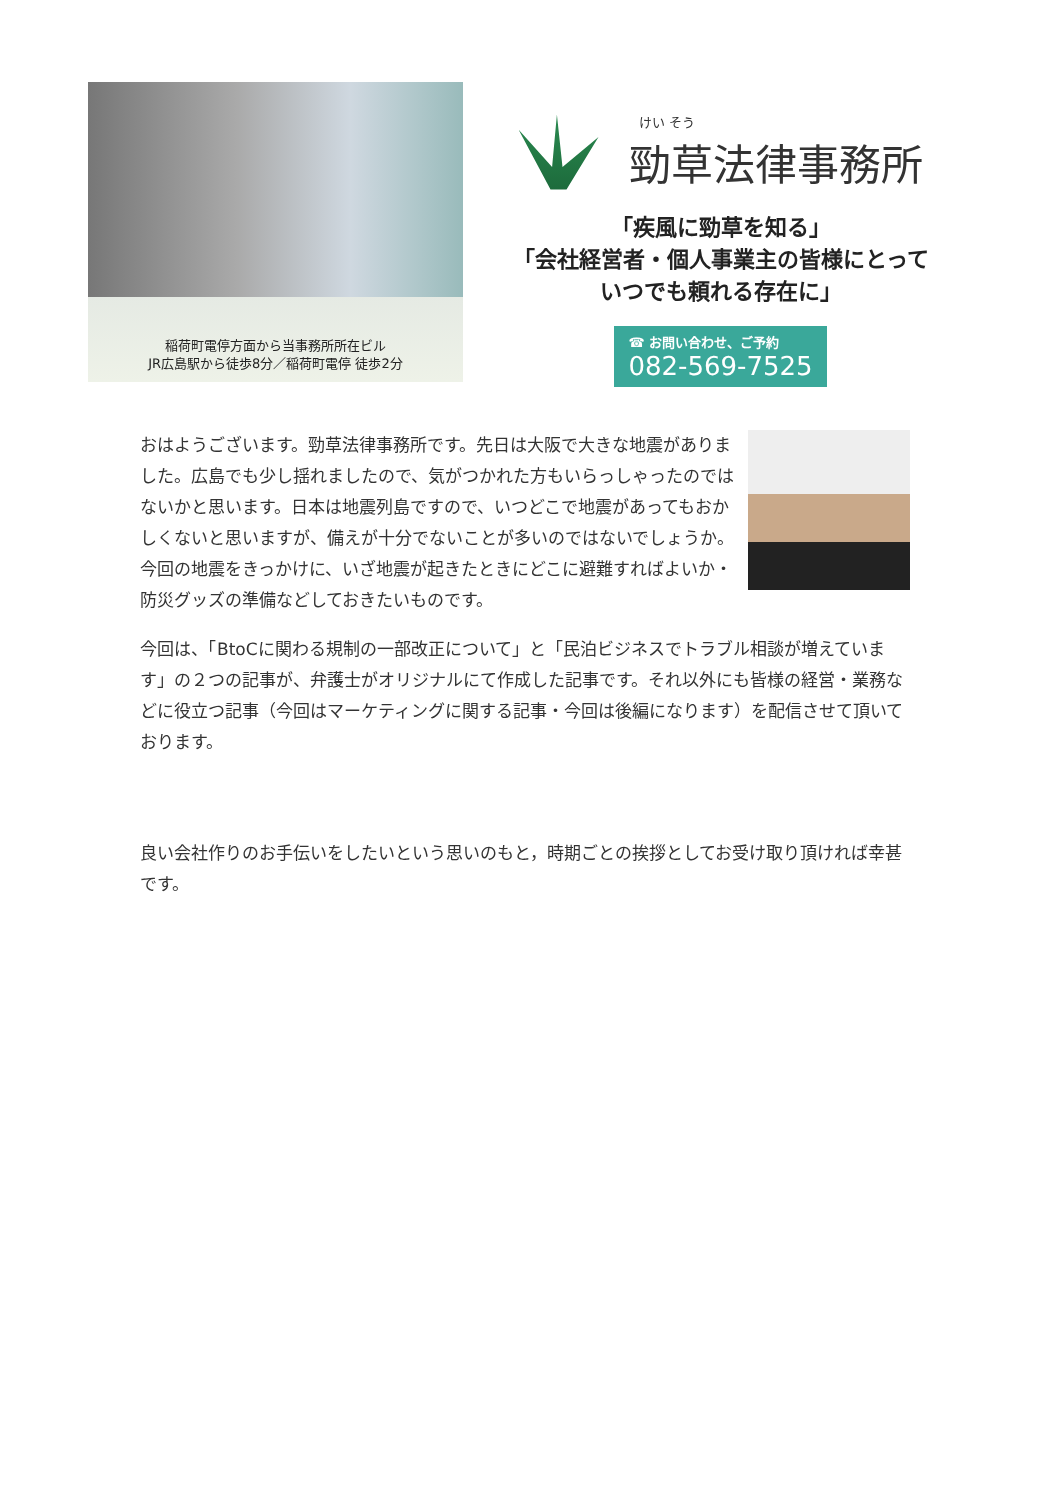稲荷町電停方面から当事務所所在ビル
JR広島駅から徒歩8分／稲荷町電停 徒歩2分
けい そう
勁草法律事務所
「疾風に勁草を知る」
「会社経営者・個人事業主の皆様にとって
いつでも頼れる存在に」
☎ お問い合わせ、ご予約 082-569-7525
おはようございます。勁草法律事務所です。先日は大阪で大きな地震がありました。広島でも少し揺れましたので、気がつかれた方もいらっしゃったのではないかと思います。日本は地震列島ですので、いつどこで地震があってもおかしくないと思いますが、備えが十分でないことが多いのではないでしょうか。今回の地震をきっかけに、いざ地震が起きたときにどこに避難すればよいか・防災グッズの準備などしておきたいものです。
今回は、「BtoCに関わる規制の一部改正について」と「民泊ビジネスでトラブル相談が増えています」の２つの記事が、弁護士がオリジナルにて作成した記事です。それ以外にも皆様の経営・業務などに役立つ記事（今回はマーケティングに関する記事・今回は後編になります）を配信させて頂いております。
良い会社作りのお手伝いをしたいという思いのもと，時期ごとの挨拶としてお受け取り頂ければ幸甚です。